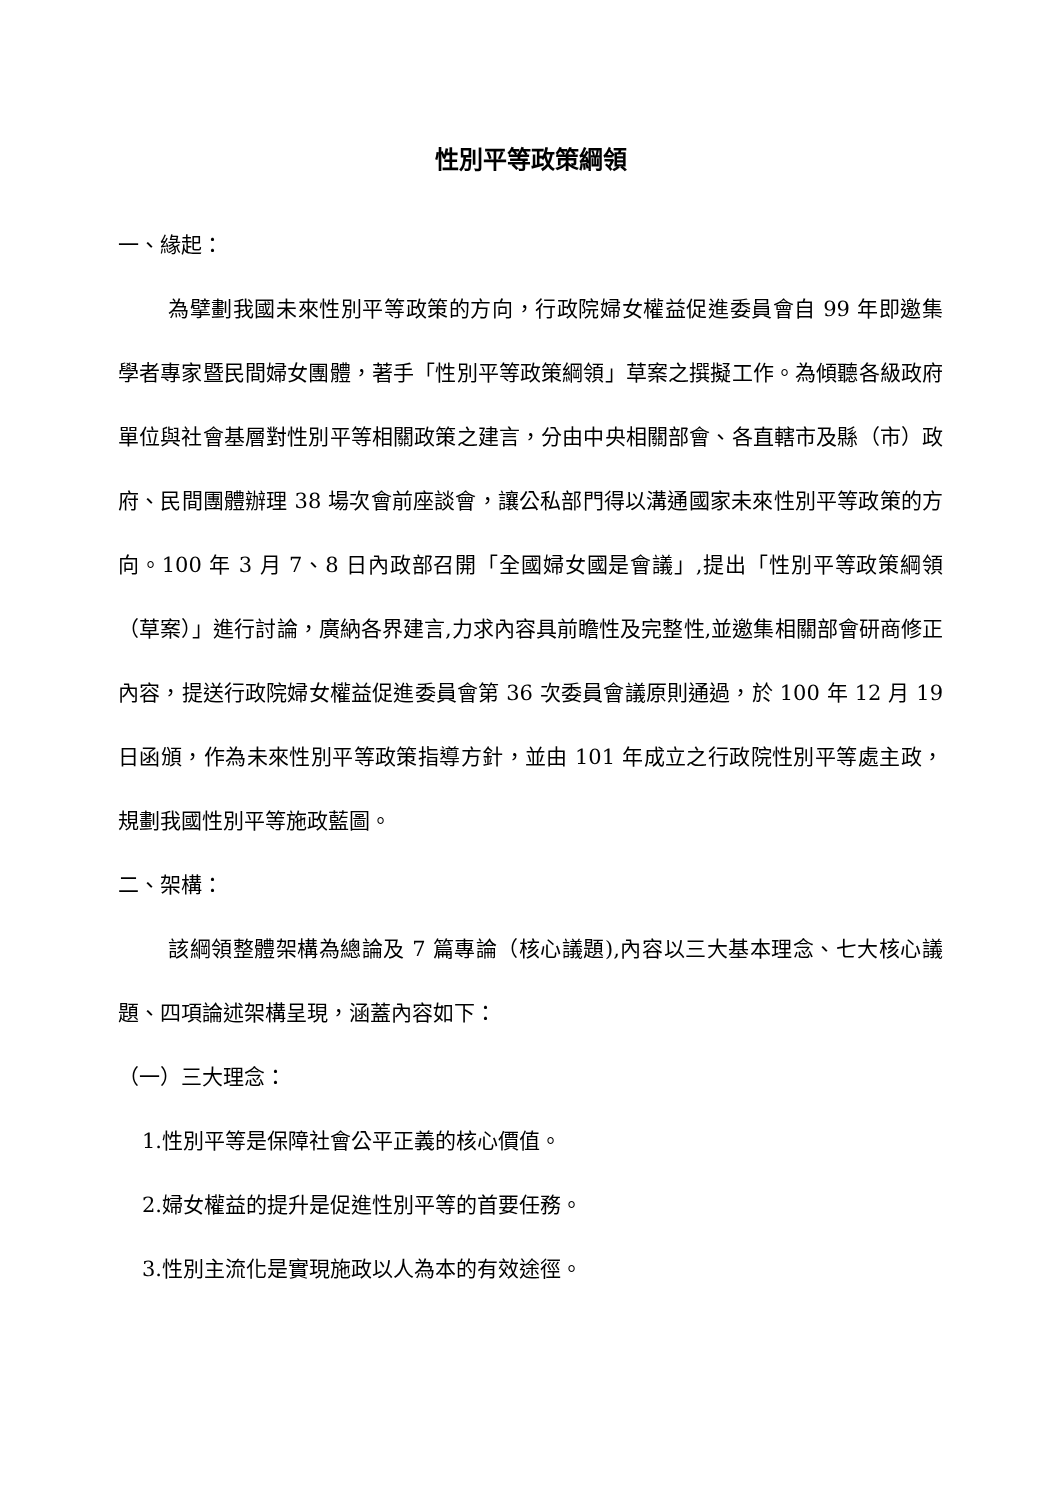性別平等政策綱領
一、緣起：
為擘劃我國未來性別平等政策的方向，行政院婦女權益促進委員會自 99 年即邀集學者專家暨民間婦女團體，著手「性別平等政策綱領」草案之撰擬工作。為傾聽各級政府單位與社會基層對性別平等相關政策之建言，分由中央相關部會、各直轄市及縣（市）政府、民間團體辦理 38 場次會前座談會，讓公私部門得以溝通國家未來性別平等政策的方向。100 年 3 月 7、8 日內政部召開「全國婦女國是會議」,提出「性別平等政策綱領（草案）」進行討論，廣納各界建言,力求內容具前瞻性及完整性,並邀集相關部會研商修正內容，提送行政院婦女權益促進委員會第 36 次委員會議原則通過，於 100 年 12 月 19 日函頒，作為未來性別平等政策指導方針，並由 101 年成立之行政院性別平等處主政，規劃我國性別平等施政藍圖。
二、架構：
該綱領整體架構為總論及 7 篇專論（核心議題),內容以三大基本理念、七大核心議題、四項論述架構呈現，涵蓋內容如下：
（一）三大理念：
1.性別平等是保障社會公平正義的核心價值。
2.婦女權益的提升是促進性別平等的首要任務。
3.性別主流化是實現施政以人為本的有效途徑。